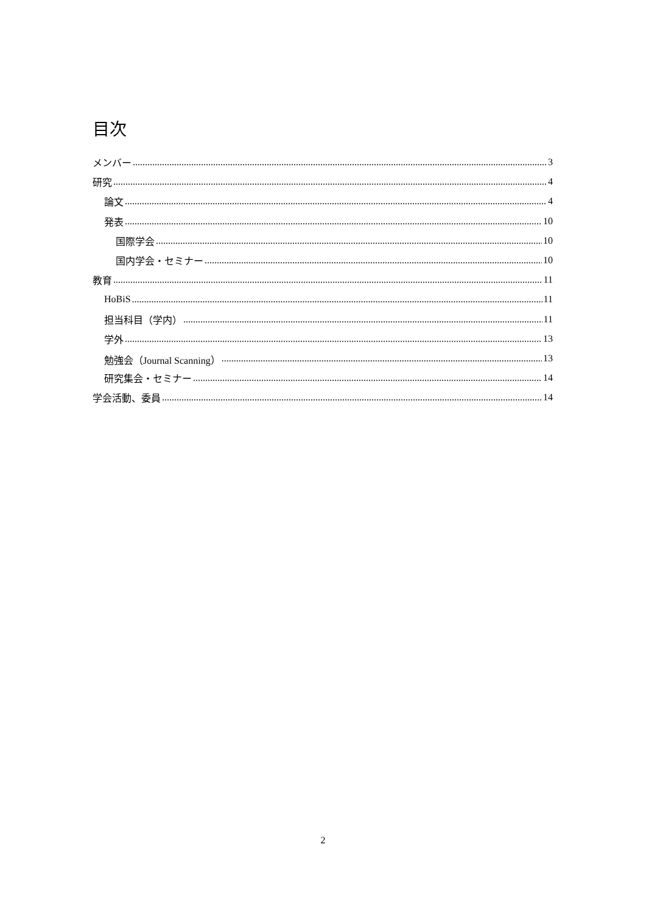目次
メンバー 3
研究 4
論文 4
発表 10
国際学会 10
国内学会・セミナー 10
教育 11
HoBiS 11
担当科目（学内） 11
学外 13
勉強会（Journal Scanning） 13
研究集会・セミナー 14
学会活動、委員 14
2